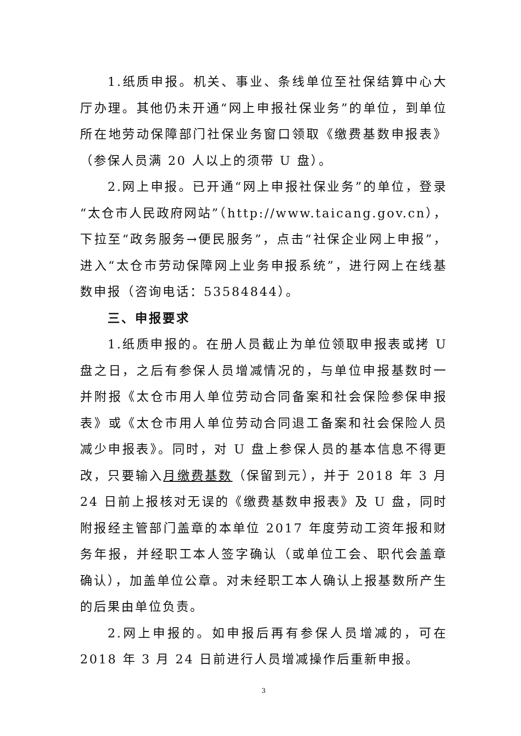1.纸质申报。机关、事业、条线单位至社保结算中心大厅办理。其他仍未开通“网上申报社保业务”的单位，到单位所在地劳动保障部门社保业务窗口领取《缴费基数申报表》（参保人员满 20 人以上的须带 U 盘）。
2.网上申报。已开通“网上申报社保业务”的单位，登录“太仓市人民政府网站”（http://www.taicang.gov.cn），下拉至“政务服务→便民服务”，点击“社保企业网上申报”，进入“太仓市劳动保障网上业务申报系统”，进行网上在线基数申报（咨询电话：53584844）。
三、申报要求
1.纸质申报的。在册人员截止为单位领取申报表或拷 U 盘之日，之后有参保人员增减情况的，与单位申报基数时一并附报《太仓市用人单位劳动合同备案和社会保险参保申报表》或《太仓市用人单位劳动合同退工备案和社会保险人员减少申报表》。同时，对 U 盘上参保人员的基本信息不得更改，只要输入月缴费基数（保留到元），并于 2018 年 3 月 24 日前上报核对无误的《缴费基数申报表》及 U 盘，同时附报经主管部门盖章的本单位 2017 年度劳动工资年报和财务年报，并经职工本人签字确认（或单位工会、职代会盖章确认），加盖单位公章。对未经职工本人确认上报基数所产生的后果由单位负责。
2.网上申报的。如申报后再有参保人员增减的，可在 2018 年 3 月 24 日前进行人员增减操作后重新申报。
3